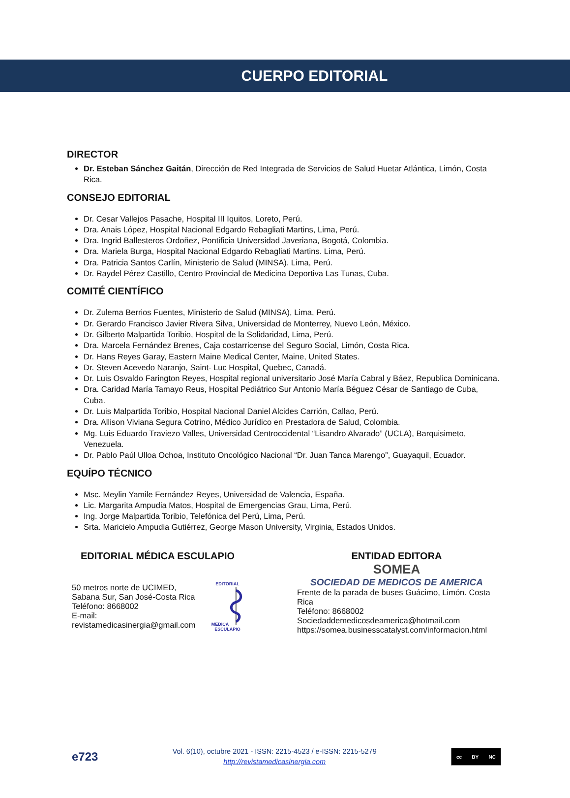CUERPO EDITORIAL
DIRECTOR
Dr. Esteban Sánchez Gaitán, Dirección de Red Integrada de Servicios de Salud Huetar Atlántica, Limón, Costa Rica.
CONSEJO EDITORIAL
Dr. Cesar Vallejos Pasache, Hospital III Iquitos, Loreto, Perú.
Dra. Anais López, Hospital Nacional Edgardo Rebagliati Martins, Lima, Perú.
Dra. Ingrid Ballesteros Ordoñez, Pontificia Universidad Javeriana, Bogotá, Colombia.
Dra. Mariela Burga, Hospital Nacional Edgardo Rebagliati Martins. Lima, Perú.
Dra. Patricia Santos Carlín, Ministerio de Salud (MINSA). Lima, Perú.
Dr. Raydel Pérez Castillo, Centro Provincial de Medicina Deportiva Las Tunas, Cuba.
COMITÉ CIENTÍFICO
Dr. Zulema Berrios Fuentes, Ministerio de Salud (MINSA), Lima, Perú.
Dr. Gerardo Francisco Javier Rivera Silva, Universidad de Monterrey, Nuevo León, México.
Dr. Gilberto Malpartida Toribio, Hospital de la Solidaridad, Lima, Perú.
Dra. Marcela Fernández Brenes, Caja costarricense del Seguro Social, Limón, Costa Rica.
Dr. Hans Reyes Garay, Eastern Maine Medical Center, Maine, United States.
Dr. Steven Acevedo Naranjo, Saint- Luc Hospital, Quebec, Canadá.
Dr. Luis Osvaldo Farington Reyes, Hospital regional universitario José María Cabral y Báez, Republica Dominicana.
Dra. Caridad María Tamayo Reus, Hospital Pediátrico Sur Antonio María Béguez César de Santiago de Cuba, Cuba.
Dr. Luis Malpartida Toribio, Hospital Nacional Daniel Alcides Carrión, Callao, Perú.
Dra. Allison Viviana Segura Cotrino, Médico Jurídico en Prestadora de Salud, Colombia.
Mg. Luis Eduardo Traviezo Valles, Universidad Centroccidental “Lisandro Alvarado” (UCLA), Barquisimeto, Venezuela.
Dr. Pablo Paúl Ulloa Ochoa, Instituto Oncológico Nacional “Dr. Juan Tanca Marengo”, Guayaquil, Ecuador.
EQUÍPO TÉCNICO
Msc. Meylin Yamile Fernández Reyes, Universidad de Valencia, España.
Lic. Margarita Ampudia Matos, Hospital de Emergencias Grau, Lima, Perú.
Ing. Jorge Malpartida Toribio, Telefónica del Perú, Lima, Perú.
Srta. Maricielo Ampudia Gutiérrez, George Mason University, Virginia, Estados Unidos.
EDITORIAL MÉDICA ESCULAPIO
50 metros norte de UCIMED,
Sabana Sur, San José-Costa Rica
Teléfono: 8668002
E-mail:
revistamedicasinergia@gmail.com
EDITORIAL MEDICA
ESCULAPIO
ENTIDAD EDITORA
SOMEA
SOCIEDAD DE MEDICOS DE AMERICA
Frente de la parada de buses Guácimo, Limón. Costa Rica
Teléfono: 8668002
Sociedaddemedicosdeamerica@hotmail.com
https://somea.businesscatalyst.com/informacion.html
e723
Vol. 6(10), octubre 2021 - ISSN: 2215-4523 / e-ISSN: 2215-5279
http://revistamedicasinergia.com
cc BY NC